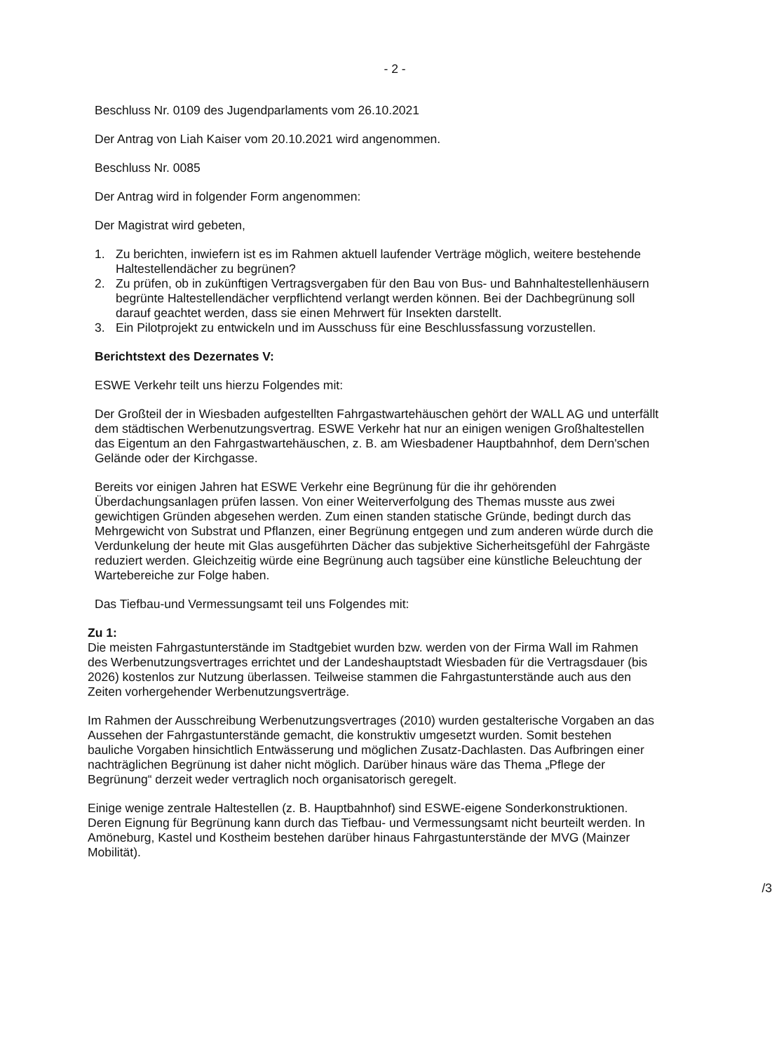- 2 -
Beschluss Nr. 0109 des Jugendparlaments vom 26.10.2021
Der Antrag von Liah Kaiser vom 20.10.2021 wird angenommen.
Beschluss Nr. 0085
Der Antrag wird in folgender Form angenommen:
Der Magistrat wird gebeten,
1. Zu berichten, inwiefern ist es im Rahmen aktuell laufender Verträge möglich, weitere bestehende Haltestellendächer zu begrünen?
2. Zu prüfen, ob in zukünftigen Vertragsvergaben für den Bau von Bus- und Bahnhaltestellenhäusern begrünte Haltestellendächer verpflichtend verlangt werden können. Bei der Dachbegrünung soll darauf geachtet werden, dass sie einen Mehrwert für Insekten darstellt.
3. Ein Pilotprojekt zu entwickeln und im Ausschuss für eine Beschlussfassung vorzustellen.
Berichtstext des Dezernates V:
ESWE Verkehr teilt uns hierzu Folgendes mit:
Der Großteil der in Wiesbaden aufgestellten Fahrgastwartehäuschen gehört der WALL AG und unterfällt dem städtischen Werbenutzungsvertrag. ESWE Verkehr hat nur an einigen wenigen Großhaltestellen das Eigentum an den Fahrgastwartehäuschen, z. B. am Wiesbadener Hauptbahnhof, dem Dern'schen Gelände oder der Kirchgasse.
Bereits vor einigen Jahren hat ESWE Verkehr eine Begrünung für die ihr gehörenden Überdachungsanlagen prüfen lassen. Von einer Weiterverfolgung des Themas musste aus zwei gewichtigen Gründen abgesehen werden. Zum einen standen statische Gründe, bedingt durch das Mehrgewicht von Substrat und Pflanzen, einer Begrünung entgegen und zum anderen würde durch die Verdunkelung der heute mit Glas ausgeführten Dächer das subjektive Sicherheitsgefühl der Fahrgäste reduziert werden. Gleichzeitig würde eine Begrünung auch tagsüber eine künstliche Beleuchtung der Wartebereiche zur Folge haben.
Das Tiefbau-und Vermessungsamt teil uns Folgendes mit:
Zu 1:
Die meisten Fahrgastunterstände im Stadtgebiet wurden bzw. werden von der Firma Wall im Rahmen des Werbenutzungsvertrages errichtet und der Landeshauptstadt Wiesbaden für die Vertragsdauer (bis 2026) kostenlos zur Nutzung überlassen. Teilweise stammen die Fahrgastunterstände auch aus den Zeiten vorhergehender Werbenutzungsverträge.
Im Rahmen der Ausschreibung Werbenutzungsvertrages (2010) wurden gestalterische Vorgaben an das Aussehen der Fahrgastunterstände gemacht, die konstruktiv umgesetzt wurden. Somit bestehen bauliche Vorgaben hinsichtlich Entwässerung und möglichen Zusatz-Dachlasten. Das Aufbringen einer nachträglichen Begrünung ist daher nicht möglich. Darüber hinaus wäre das Thema „Pflege der Begrünung“ derzeit weder vertraglich noch organisatorisch geregelt.
Einige wenige zentrale Haltestellen (z. B. Hauptbahnhof) sind ESWE-eigene Sonderkonstruktionen. Deren Eignung für Begrünung kann durch das Tiefbau- und Vermessungsamt nicht beurteilt werden. In Amöneburg, Kastel und Kostheim bestehen darüber hinaus Fahrgastunterstände der MVG (Mainzer Mobilität).
/3